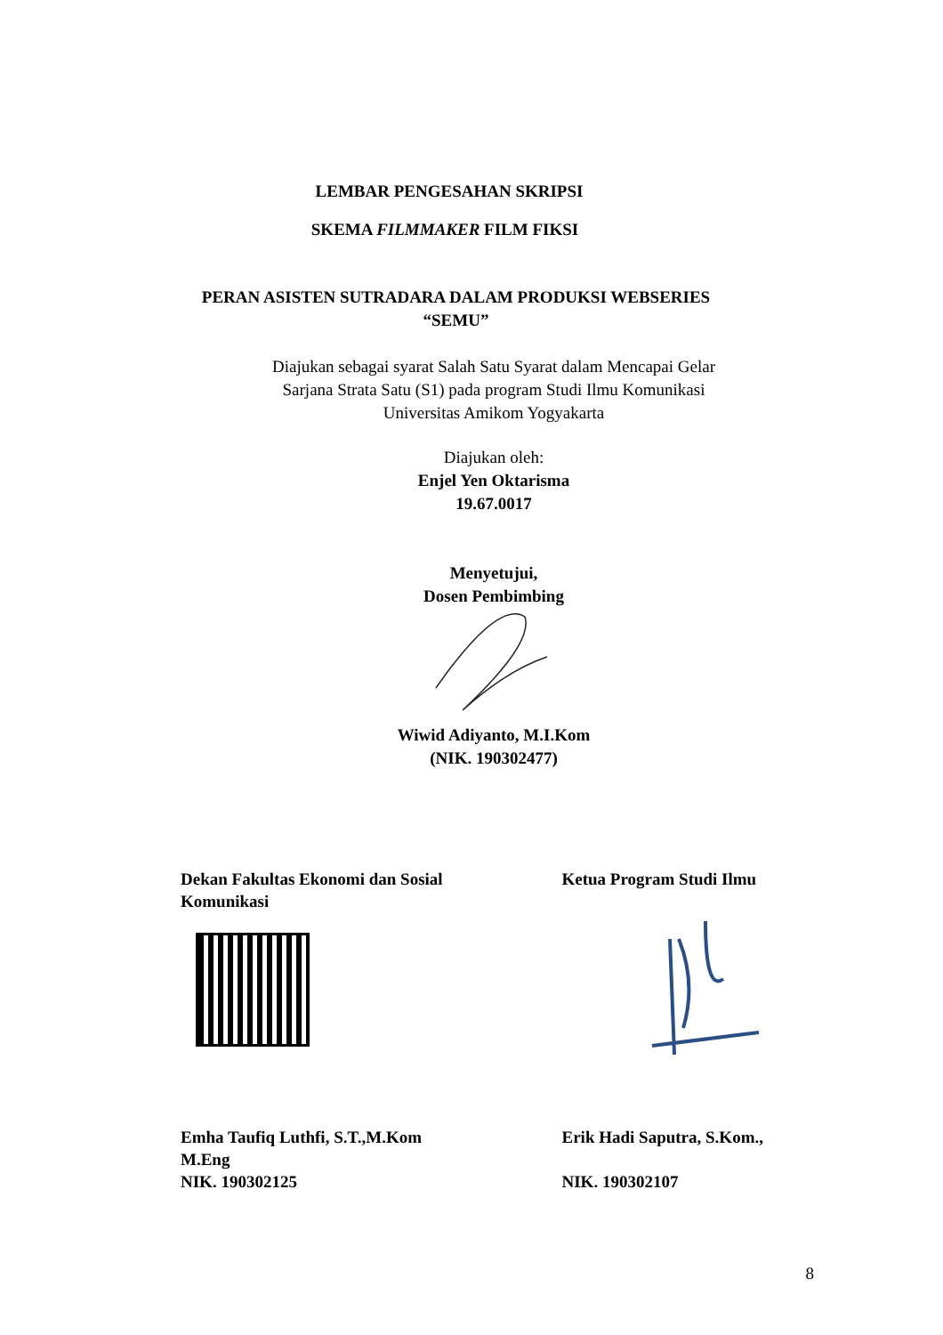LEMBAR PENGESAHAN SKRIPSI
SKEMA FILMMAKER FILM FIKSI
PERAN ASISTEN SUTRADARA DALAM PRODUKSI WEBSERIES
“SEMU”
Diajukan sebagai syarat Salah Satu Syarat dalam Mencapai Gelar
Sarjana Strata Satu (S1) pada program Studi Ilmu Komunikasi
Universitas Amikom Yogyakarta
Diajukan oleh:
Enjel Yen Oktarisma
19.67.0017
Menyetujui,
Dosen Pembimbing
Wiwid Adiyanto, M.I.Kom
(NIK. 190302477)
Dekan Fakultas Ekonomi dan Sosial
Komunikasi
Ketua Program Studi Ilmu
Emha Taufiq Luthfi, S.T.,M.Kom
M.Eng
NIK. 190302125
Erik Hadi Saputra, S.Kom.,
NIK. 190302107
8